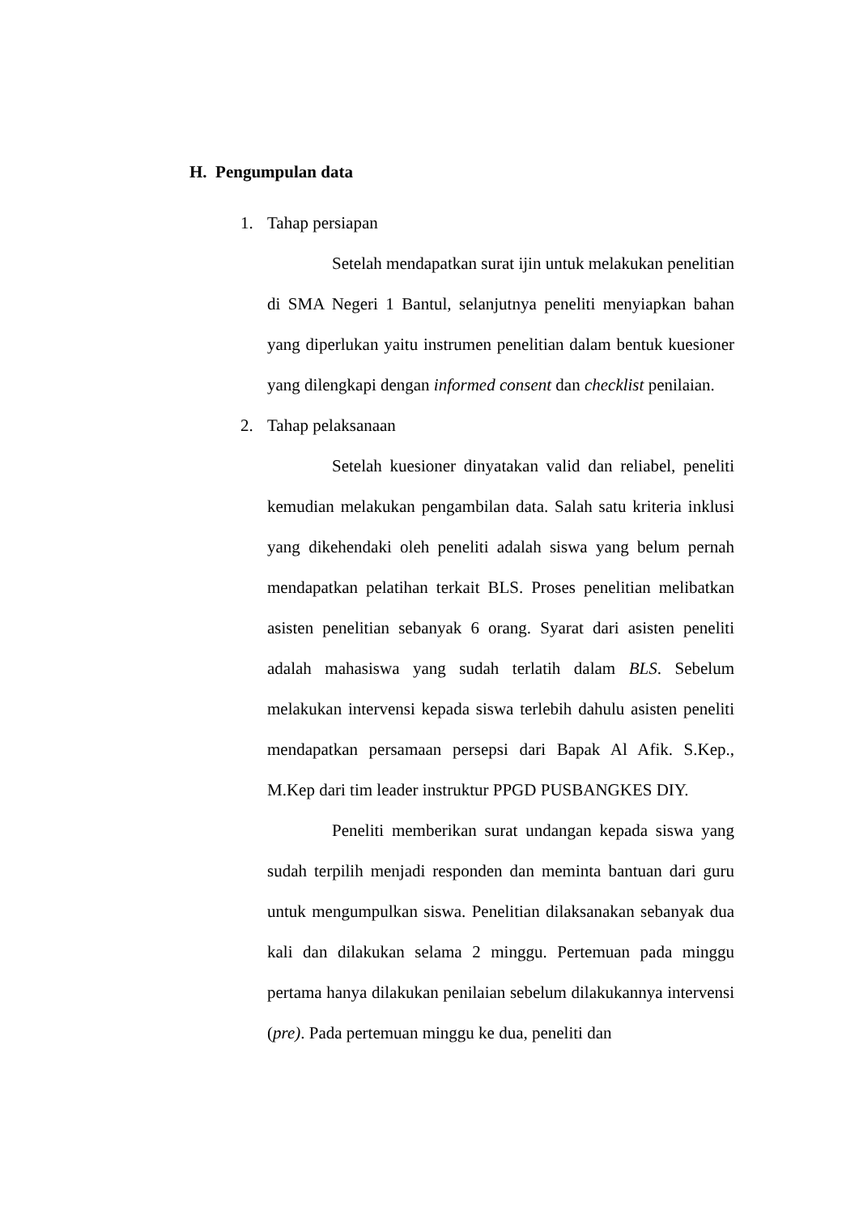H. Pengumpulan data
1. Tahap persiapan
Setelah mendapatkan surat ijin untuk melakukan penelitian di SMA Negeri 1 Bantul, selanjutnya peneliti menyiapkan bahan yang diperlukan yaitu instrumen penelitian dalam bentuk kuesioner yang dilengkapi dengan informed consent dan checklist penilaian.
2. Tahap pelaksanaan
Setelah kuesioner dinyatakan valid dan reliabel, peneliti kemudian melakukan pengambilan data. Salah satu kriteria inklusi yang dikehendaki oleh peneliti adalah siswa yang belum pernah mendapatkan pelatihan terkait BLS. Proses penelitian melibatkan asisten penelitian sebanyak 6 orang. Syarat dari asisten peneliti adalah mahasiswa yang sudah terlatih dalam BLS. Sebelum melakukan intervensi kepada siswa terlebih dahulu asisten peneliti mendapatkan persamaan persepsi dari Bapak Al Afik. S.Kep., M.Kep dari tim leader instruktur PPGD PUSBANGKES DIY.
Peneliti memberikan surat undangan kepada siswa yang sudah terpilih menjadi responden dan meminta bantuan dari guru untuk mengumpulkan siswa. Penelitian dilaksanakan sebanyak dua kali dan dilakukan selama 2 minggu. Pertemuan pada minggu pertama hanya dilakukan penilaian sebelum dilakukannya intervensi (pre). Pada pertemuan minggu ke dua, peneliti dan